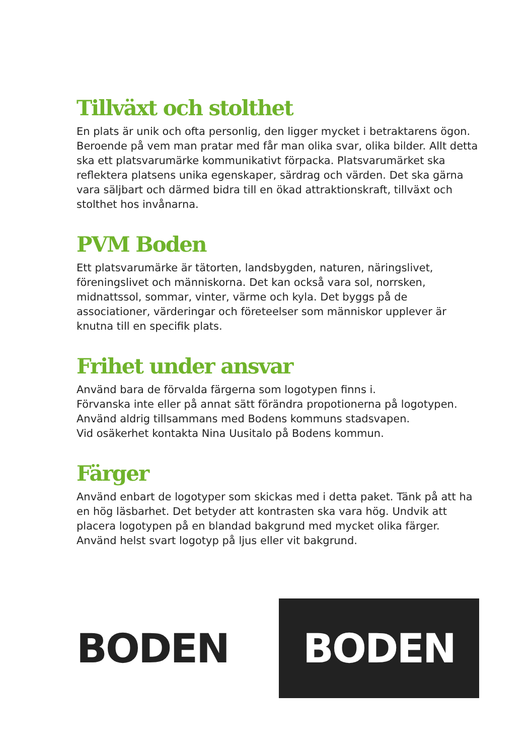Tillväxt och stolthet
En plats är unik och ofta personlig, den ligger mycket i betraktarens ögon. Beroende på vem man pratar med får man olika svar, olika bilder. Allt detta ska ett platsvarumärke kommunikativt förpacka. Platsvarumärket ska reflektera platsens unika egenskaper, särdrag och värden. Det ska gärna vara säljbart och därmed bidra till en ökad attraktionskraft, tillväxt och stolthet hos invånarna.
PVM Boden
Ett platsvarumärke är tätorten, landsbygden, naturen, näringslivet, föreningslivet och människorna. Det kan också vara sol, norrsken, midnattssol, sommar, vinter, värme och kyla. Det byggs på de associationer, värderingar och företeelser som människor upplever är knutna till en specifik plats.
Frihet under ansvar
Använd bara de förvalda färgerna som logotypen finns i.
Förvanska inte eller på annat sätt förändra propotionerna på logotypen.
Använd aldrig tillsammans med Bodens kommuns stadsvapen.
Vid osäkerhet kontakta Nina Uusitalo på Bodens kommun.
Färger
Använd enbart de logotyper som skickas med i detta paket. Tänk på att ha en hög läsbarhet. Det betyder att kontrasten ska vara hög. Undvik att placera logotypen på en blandad bakgrund med mycket olika färger. Använd helst svart logotyp på ljus eller vit bakgrund.
BODEN
BODEN